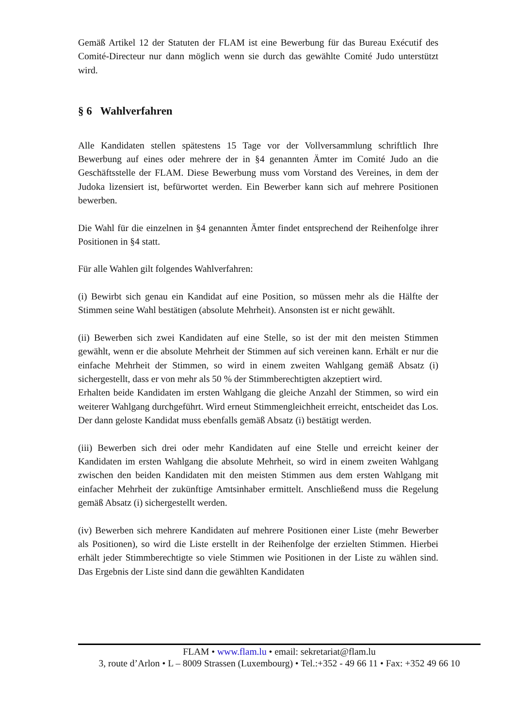Gemäß Artikel 12 der Statuten der FLAM ist eine Bewerbung für das Bureau Exécutif des Comité-Directeur nur dann möglich wenn sie durch das gewählte Comité Judo unterstützt wird.
§ 6 Wahlverfahren
Alle Kandidaten stellen spätestens 15 Tage vor der Vollversammlung schriftlich Ihre Bewerbung auf eines oder mehrere der in §4 genannten Ämter im Comité Judo an die Geschäftsstelle der FLAM. Diese Bewerbung muss vom Vorstand des Vereines, in dem der Judoka lizensiert ist, befürwortet werden. Ein Bewerber kann sich auf mehrere Positionen bewerben.
Die Wahl für die einzelnen in §4 genannten Ämter findet entsprechend der Reihenfolge ihrer Positionen in §4 statt.
Für alle Wahlen gilt folgendes Wahlverfahren:
(i) Bewirbt sich genau ein Kandidat auf eine Position, so müssen mehr als die Hälfte der Stimmen seine Wahl bestätigen (absolute Mehrheit). Ansonsten ist er nicht gewählt.
(ii) Bewerben sich zwei Kandidaten auf eine Stelle, so ist der mit den meisten Stimmen gewählt, wenn er die absolute Mehrheit der Stimmen auf sich vereinen kann. Erhält er nur die einfache Mehrheit der Stimmen, so wird in einem zweiten Wahlgang gemäß Absatz (i) sichergestellt, dass er von mehr als 50 % der Stimmberechtigten akzeptiert wird.
Erhalten beide Kandidaten im ersten Wahlgang die gleiche Anzahl der Stimmen, so wird ein weiterer Wahlgang durchgeführt. Wird erneut Stimmengleichheit erreicht, entscheidet das Los. Der dann geloste Kandidat muss ebenfalls gemäß Absatz (i) bestätigt werden.
(iii) Bewerben sich drei oder mehr Kandidaten auf eine Stelle und erreicht keiner der Kandidaten im ersten Wahlgang die absolute Mehrheit, so wird in einem zweiten Wahlgang zwischen den beiden Kandidaten mit den meisten Stimmen aus dem ersten Wahlgang mit einfacher Mehrheit der zukünftige Amtsinhaber ermittelt. Anschließend muss die Regelung gemäß Absatz (i) sichergestellt werden.
(iv) Bewerben sich mehrere Kandidaten auf mehrere Positionen einer Liste (mehr Bewerber als Positionen), so wird die Liste erstellt in der Reihenfolge der erzielten Stimmen. Hierbei erhält jeder Stimmberechtigte so viele Stimmen wie Positionen in der Liste zu wählen sind. Das Ergebnis der Liste sind dann die gewählten Kandidaten
FLAM • www.flam.lu • email: sekretariat@flam.lu
3, route d’Arlon • L – 8009 Strassen (Luxembourg) • Tel.:+352 - 49 66 11 • Fax: +352 49 66 10